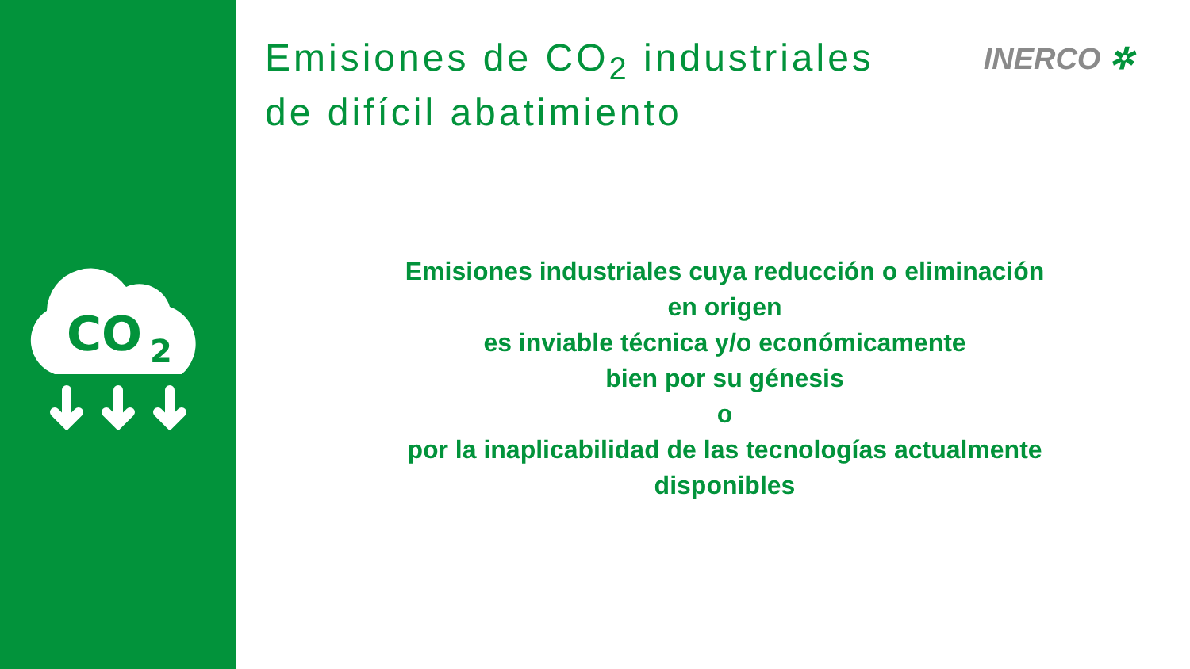CO
2
Emisiones de CO<sub>2</sub> industriales
de difícil abatimiento
INERCO ✲
Emisiones industriales cuya reducción o eliminación
en origen
es inviable técnica y/o económicamente
bien por su génesis
o
por la inaplicabilidad de las tecnologías actualmente
disponibles